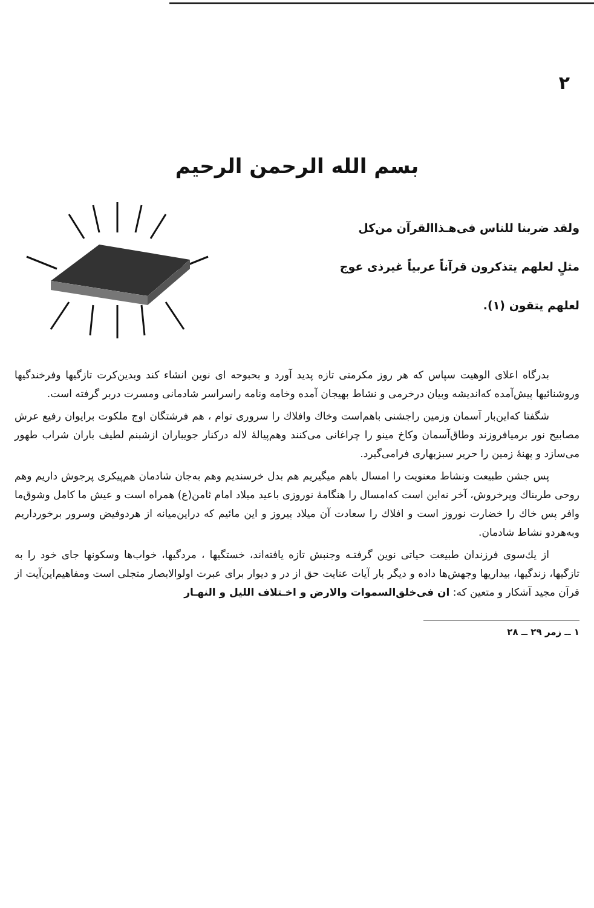۲
بسم الله الرحمن الرحیم
ولقد ضربنا للناس فی‌هـذاالقرآن من‌کل
مثلٍ لعلهم یتذکرون قرآناً عربیاً غیرذی عوج
لعلهم یتقون (۱).
بدرگاه اعلای الوهیت سپاس که هر روز مکرمتی تازه پدید آورد و بحبوحه ای نوین انشاء کند وبدین‌کرت تازگیها وفرخندگیها وروشنائیها پیش‌آمده که‌اندیشه وبیان درخرمی و نشاط بهیجان آمده وخامه ونامه راسراسر شادمانی ومسرت دربر گرفته است.
شگفتا که‌این‌بار آسمان وزمین راجشنی باهم‌است وخاك وافلاك را سروری توام ، هم فرشتگان اوج ملکوت برایوان رفیع عرش مصابیح نور برمیافروزند وطاق‌آسمان وکاخ مینو را چراغانی می‌کنند وهم‌پیالهٔ لاله درکنار جویباران ازشبنم لطیف باران شراب طهور می‌سازد و پهنهٔ زمین را حریر سبزبهاری فرامی‌گیرد.
پس جشن طبیعت ونشاط معنویت را امسال باهم میگیریم هم بدل خرسندیم وهم به‌جان شادمان هم‌پیکری پرجوش داریم وهم روحی طربناك وپرخروش، آخر نه‌این است که‌امسال را هنگامهٔ نوروزی باعید میلاد امام ثامن(ع) همراه است و عیش ما کامل وشوق‌ما وافر پس خاك را خضارت نوروز است و افلاك را سعادت آن میلاد پیروز و این مائیم که دراین‌میانه از هردوفیض وسرور برخورداریم وبه‌هردو نشاط شادمان.
از یك‌سوی فرزندان طبیعت حیاتی نوین گرفتـه وجنبش تازه یافته‌اند، خستگیها ، مردگیها، خواب‌ها وسکونها جای خود را به تازگیها، زندگیها، بیداریها وجهش‌ها داده و دیگر بار آیات عنایت حق از در و دیوار برای عبرت اولوالابصار متجلی است ومفاهیم‌این‌آیت از قرآن مجید آشکار و متعین که: ان فی‌خلق‌السموات والارض و اخـتلاف اللیل و النهـار
۱ ــ زمر ۲۹ ــ ۲۸